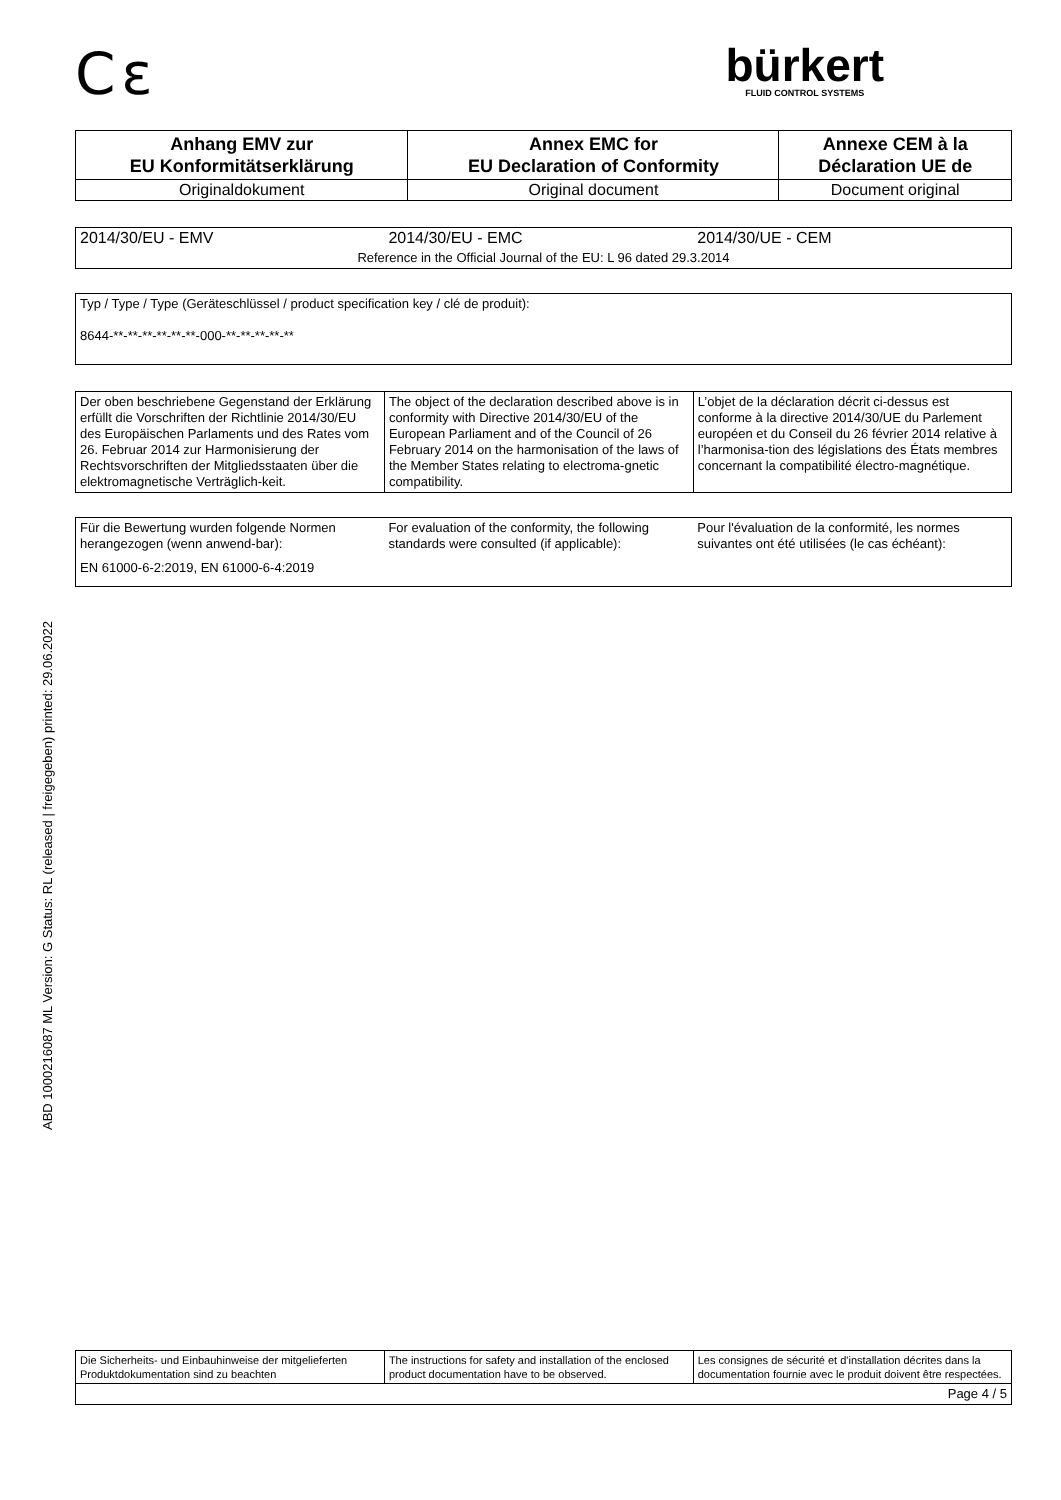ABD 1000216087 ML Version: G Status: RL (released | freigegeben) printed: 29.06.2022
C ε
bürkert
FLUID CONTROL SYSTEMS
| Anhang EMV zur EU Konformitätserklärung | Annex EMC for EU Declaration of Conformity | Annexe CEM à la Déclaration UE de |
| Originaldokument | Original document | Document original |
| 2014/30/EU - EMV | 2014/30/EU - EMC | 2014/30/UE - CEM |
| Reference in the Official Journal of the EU: L 96 dated 29.3.2014 | | |
| Typ / Type / Type (Geräteschlüssel / product specification key / clé de produit): 8644-**-**-**-**-**-**-000-**-**-**-**-** |
| Der oben beschriebene Gegenstand der Erklärung erfüllt die Vorschriften der Richtlinie 2014/30/EU des Europäischen Parlaments und des Rates vom 26. Februar 2014 zur Harmonisierung der Rechtsvorschriften der Mitgliedsstaaten über die elektromagnetische Verträglich-keit. | The object of the declaration described above is in conformity with Directive 2014/30/EU of the European Parliament and of the Council of 26 February 2014 on the harmonisation of the laws of the Member States relating to electroma-gnetic compatibility. | L’objet de la déclaration décrit ci-dessus est conforme à la directive 2014/30/UE du Parlement européen et du Conseil du 26 février 2014 relative à l’harmonisa-tion des législations des États membres concernant la compatibilité électro-magnétique. |
| Für die Bewertung wurden folgende Normen herangezogen (wenn anwend-bar): | For evaluation of the conformity, the following standards were consulted (if applicable): | Pour l'évaluation de la conformité, les normes suivantes ont été utilisées (le cas échéant): |
| EN 61000-6-2:2019, EN 61000-6-4:2019 | | |
| Die Sicherheits- und Einbauhinweise der mitgelieferten Produktdokumentation sind zu beachten | The instructions for safety and installation of the enclosed product documentation have to be observed. | Les consignes de sécurité et d'installation décrites dans la documentation fournie avec le produit doivent être respectées. |
| Page 4 / 5 | | |